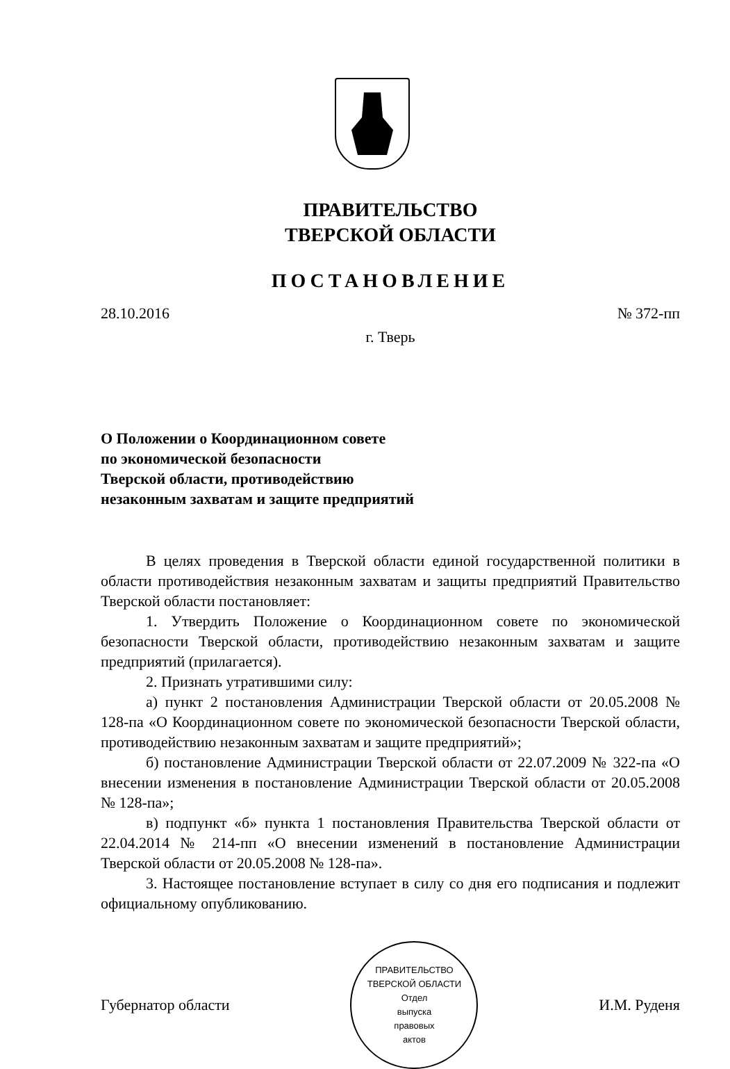ПРАВИТЕЛЬСТВО
ТВЕРСКОЙ ОБЛАСТИ
ПОСТАНОВЛЕНИЕ
28.10.2016 № 372-пп
г. Тверь
О Положении о Координационном совете
по экономической безопасности
Тверской области, противодействию
незаконным захватам и защите предприятий
В целях проведения в Тверской области единой государственной политики в области противодействия незаконным захватам и защиты предприятий Правительство Тверской области постановляет:
1. Утвердить Положение о Координационном совете по экономической безопасности Тверской области, противодействию незаконным захватам и защите предприятий (прилагается).
2. Признать утратившими силу:
а) пункт 2 постановления Администрации Тверской области от 20.05.2008 № 128-па «О Координационном совете по экономической безопасности Тверской области, противодействию незаконным захватам и защите предприятий»;
б) постановление Администрации Тверской области от 22.07.2009 № 322-па «О внесении изменения в постановление Администрации Тверской области от 20.05.2008 № 128-па»;
в) подпункт «б» пункта 1 постановления Правительства Тверской области от 22.04.2014 № 214-пп «О внесении изменений в постановление Администрации Тверской области от 20.05.2008 № 128-па».
3. Настоящее постановление вступает в силу со дня его подписания и подлежит официальному опубликованию.
Губернатор области
ПРАВИТЕЛЬСТВО ТВЕРСКОЙ ОБЛАСТИ
Отдел
выпуска
правовых
актов
И.М. Руденя